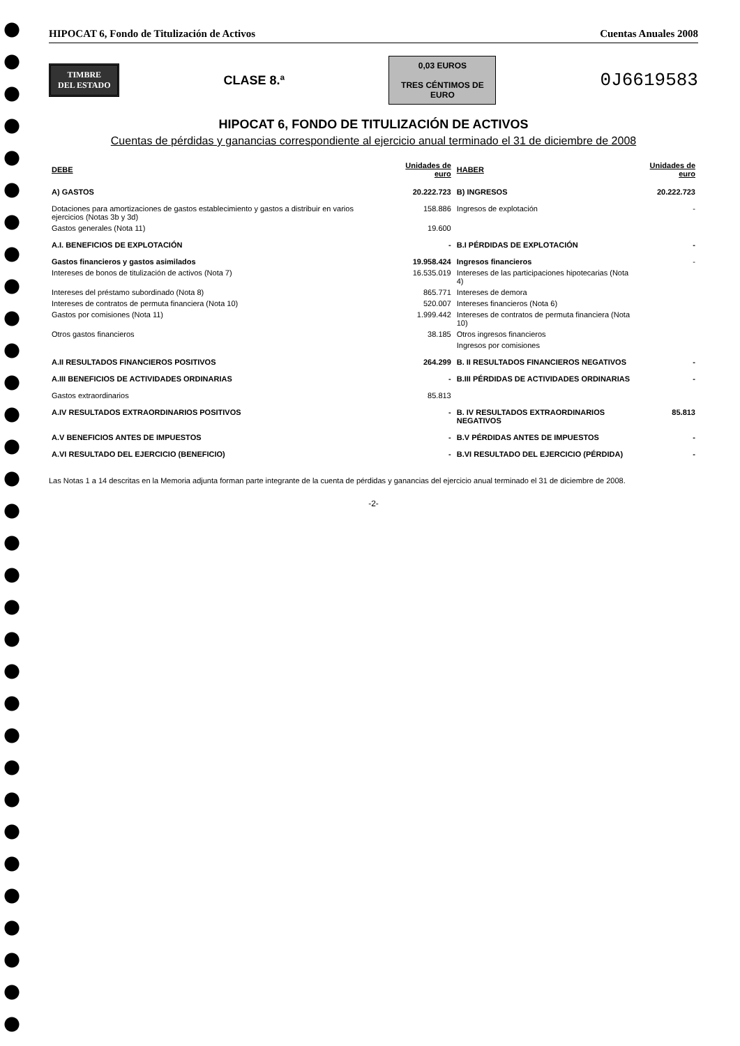HIPOCAT 6, Fondo de Titulización de Activos Cuentas Anuales 2008
TIMBRE
DEL ESTADO
CLASE 8.ª
0,03 EUROS
TRES CÉNTIMOS DE EURO
0J6619583
HIPOCAT 6, FONDO DE TITULIZACIÓN DE ACTIVOS
Cuentas de pérdidas y ganancias correspondiente al ejercicio anual terminado el 31 de diciembre de 2008
| DEBE | Unidades de euro | HABER | Unidades de euro |
| --- | --- | --- | --- |
| A) GASTOS | 20.222.723 | B) INGRESOS | 20.222.723 |
| Dotaciones para amortizaciones de gastos establecimiento y gastos a distribuir en varios ejercicios (Notas 3b y 3d) | 158.886 | Ingresos de explotación | - |
| Gastos generales (Nota 11) | 19.600 | | |
| A.I. BENEFICIOS DE EXPLOTACIÓN | - | B.I PÉRDIDAS DE EXPLOTACIÓN | - |
| Gastos financieros y gastos asimilados | 19.958.424 | Ingresos financieros | - |
| Intereses de bonos de titulización de activos (Nota 7) | 16.535.019 | Intereses de las participaciones hipotecarias (Nota 4) | |
| Intereses del préstamo subordinado (Nota 8) | 865.771 | Intereses de demora | |
| Intereses de contratos de permuta financiera (Nota 10) | 520.007 | Intereses financieros (Nota 6) | |
| Gastos por comisiones (Nota 11) | 1.999.442 | Intereses de contratos de permuta financiera (Nota 10) | |
| Otros gastos financieros | 38.185 | Otros ingresos financieros | |
| | | Ingresos por comisiones | |
| A.II RESULTADOS FINANCIEROS POSITIVOS | 264.299 | B. II RESULTADOS FINANCIEROS NEGATIVOS | - |
| A.III BENEFICIOS DE ACTIVIDADES ORDINARIAS | - | B.III PÉRDIDAS DE ACTIVIDADES ORDINARIAS | - |
| Gastos extraordinarios | 85.813 | | |
| A.IV RESULTADOS EXTRAORDINARIOS POSITIVOS | - | B. IV RESULTADOS EXTRAORDINARIOS NEGATIVOS | 85.813 |
| A.V BENEFICIOS ANTES DE IMPUESTOS | - | B.V PÉRDIDAS ANTES DE IMPUESTOS | - |
| A.VI RESULTADO DEL EJERCICIO (BENEFICIO) | - | B.VI RESULTADO DEL EJERCICIO (PÉRDIDA) | - |
Las Notas 1 a 14 descritas en la Memoria adjunta forman parte integrante de la cuenta de pérdidas y ganancias del ejercicio anual terminado el 31 de diciembre de 2008.
-2-